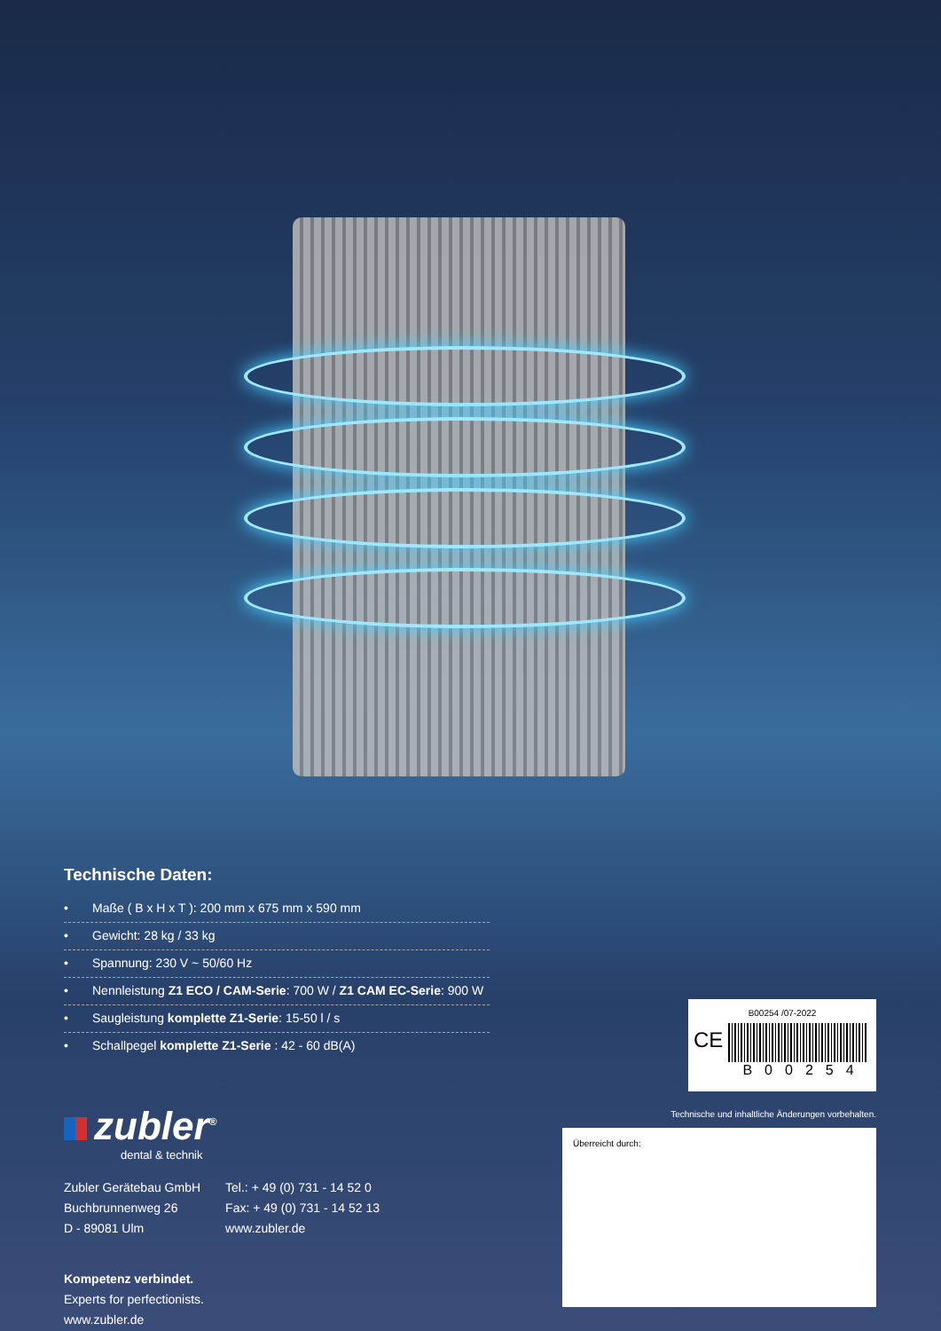Technische Daten:
• Maße ( B x H x T ): 200 mm x 675 mm x 590 mm
• Gewicht: 28 kg / 33 kg
• Spannung: 230 V ~ 50/60 Hz
• Nennleistung Z1 ECO / CAM-Serie: 700 W / Z1 CAM EC-Serie: 900 W
• Saugleistung komplette Z1-Serie: 15-50 l / s
• Schallpegel komplette Z1-Serie : 42 - 60 dB(A)
zubler<sup>®</sup>
dental & technik
Zubler Gerätebau GmbH
Buchbrunnenweg 26
D - 89081 Ulm
Tel.: + 49 (0) 731 - 14 52 0
Fax: + 49 (0) 731 - 14 52 13
www.zubler.de
Kompetenz verbindet.
Experts for perfectionists.
www.zubler.de
B00254 /07-2022
CE
B00254
Technische und inhaltliche Änderungen vorbehalten.
Überreicht durch: